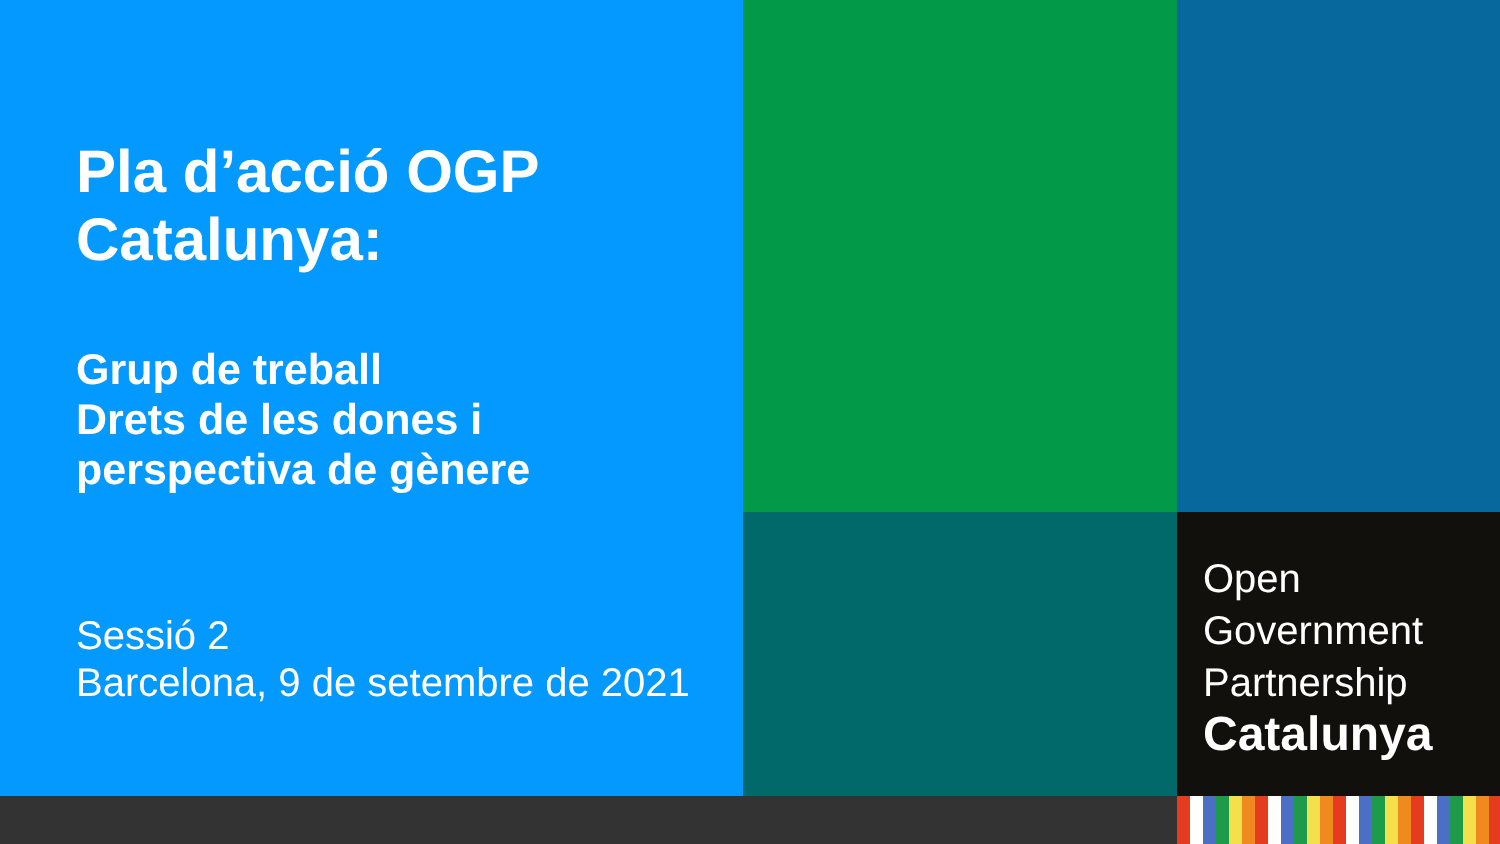Pla d’acció OGP
Catalunya:
Grup de treball
Drets de les dones i
perspectiva de gènere
Sessió 2
Barcelona, 9 de setembre de 2021
Open
Government
Partnership
Catalunya